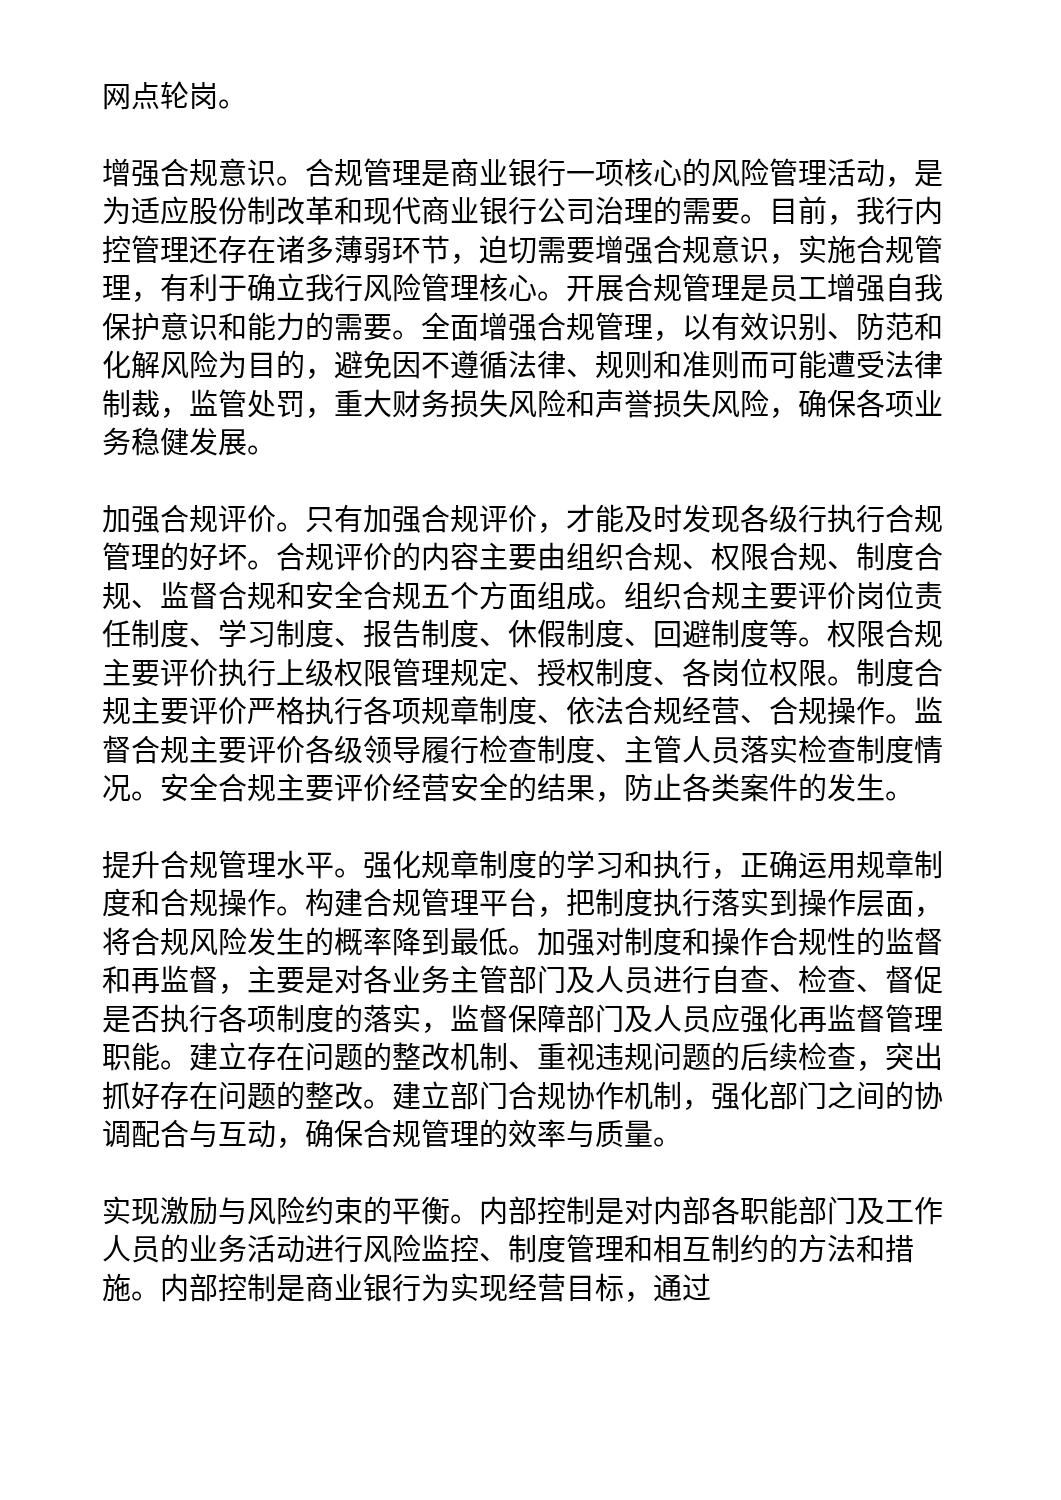网点轮岗。
增强合规意识。合规管理是商业银行一项核心的风险管理活动，是为适应股份制改革和现代商业银行公司治理的需要。目前，我行内控管理还存在诸多薄弱环节，迫切需要增强合规意识，实施合规管理，有利于确立我行风险管理核心。开展合规管理是员工增强自我保护意识和能力的需要。全面增强合规管理，以有效识别、防范和化解风险为目的，避免因不遵循法律、规则和准则而可能遭受法律制裁，监管处罚，重大财务损失风险和声誉损失风险，确保各项业务稳健发展。
加强合规评价。只有加强合规评价，才能及时发现各级行执行合规管理的好坏。合规评价的内容主要由组织合规、权限合规、制度合规、监督合规和安全合规五个方面组成。组织合规主要评价岗位责任制度、学习制度、报告制度、休假制度、回避制度等。权限合规主要评价执行上级权限管理规定、授权制度、各岗位权限。制度合规主要评价严格执行各项规章制度、依法合规经营、合规操作。监督合规主要评价各级领导履行检查制度、主管人员落实检查制度情况。安全合规主要评价经营安全的结果，防止各类案件的发生。
提升合规管理水平。强化规章制度的学习和执行，正确运用规章制度和合规操作。构建合规管理平台，把制度执行落实到操作层面，将合规风险发生的概率降到最低。加强对制度和操作合规性的监督和再监督，主要是对各业务主管部门及人员进行自查、检查、督促是否执行各项制度的落实，监督保障部门及人员应强化再监督管理职能。建立存在问题的整改机制、重视违规问题的后续检查，突出抓好存在问题的整改。建立部门合规协作机制，强化部门之间的协调配合与互动，确保合规管理的效率与质量。
实现激励与风险约束的平衡。内部控制是对内部各职能部门及工作人员的业务活动进行风险监控、制度管理和相互制约的方法和措施。内部控制是商业银行为实现经营目标，通过